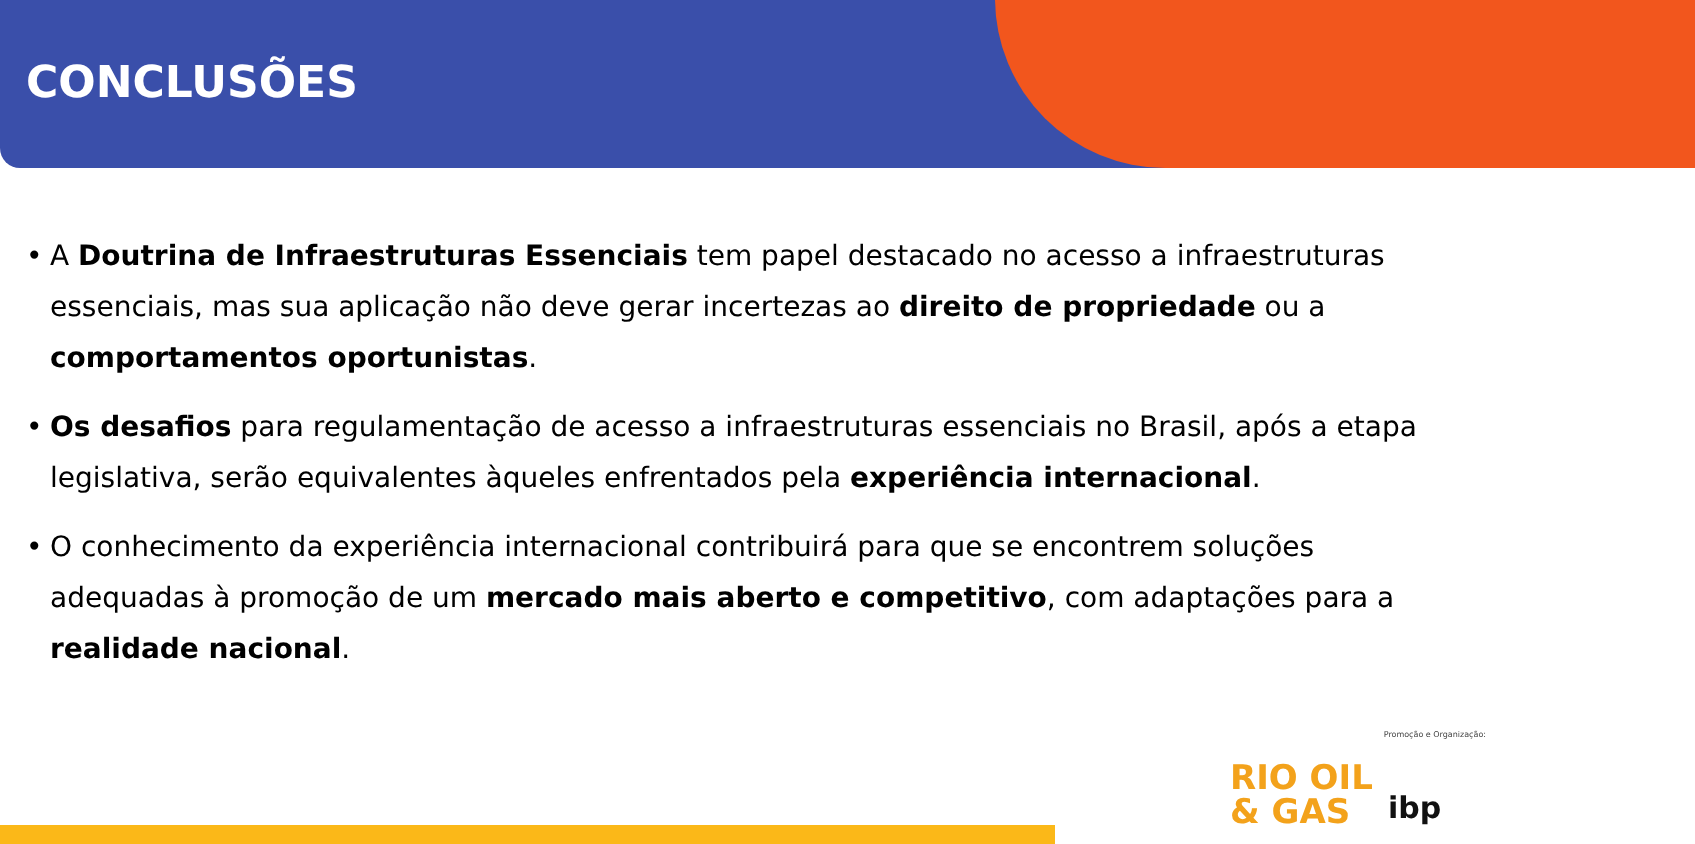CONCLUSÕES
• A Doutrina de Infraestruturas Essenciais tem papel destacado no acesso a infraestruturas essenciais, mas sua aplicação não deve gerar incertezas ao direito de propriedade ou a comportamentos oportunistas.
• Os desafios para regulamentação de acesso a infraestruturas essenciais no Brasil, após a etapa legislativa, serão equivalentes àqueles enfrentados pela experiência internacional.
• O conhecimento da experiência internacional contribuirá para que se encontrem soluções adequadas à promoção de um mercado mais aberto e competitivo, com adaptações para a realidade nacional.
Promoção e Organização:
RIO OIL
& GAS
ibp